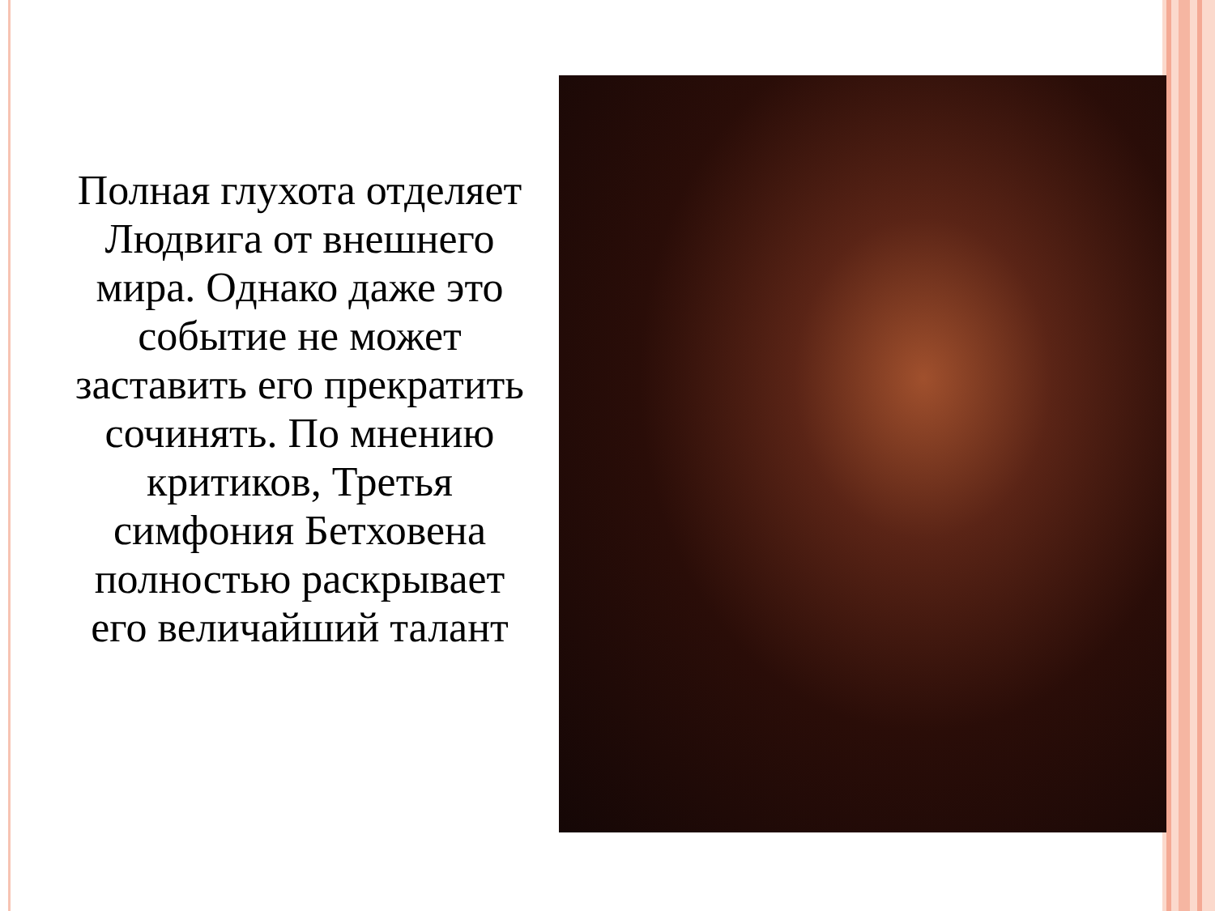Полная глухота отделяет Людвига от внешнего мира. Однако даже это событие не может заставить его прекратить сочинять. По мнению критиков, Третья симфония Бетховена полностью раскрывает его величайший талант